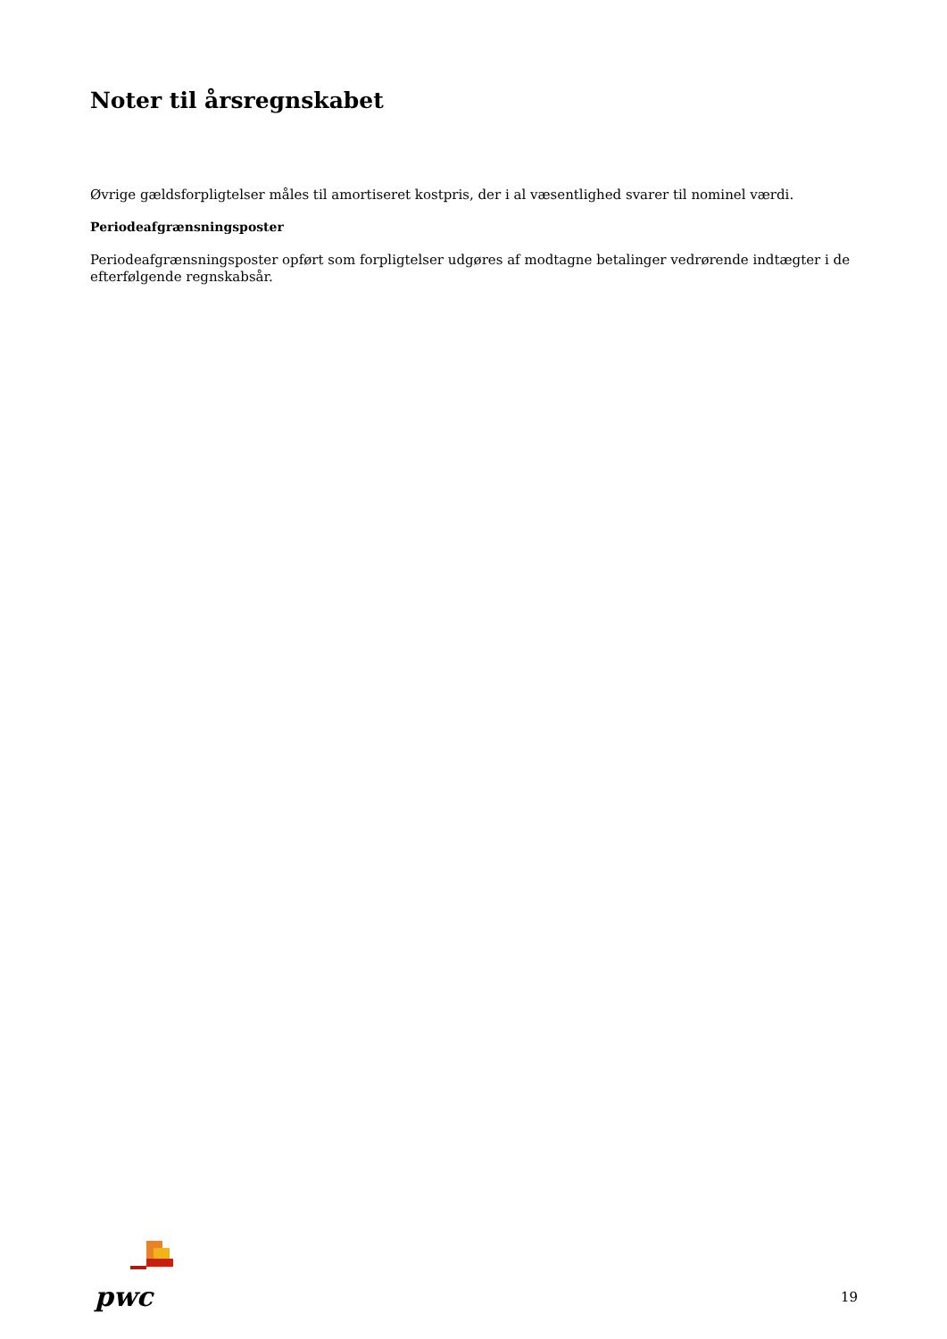Noter til årsregnskabet
Øvrige gældsforpligtelser måles til amortiseret kostpris, der i al væsentlighed svarer til nominel værdi.
Periodeafgrænsningsposter
Periodeafgrænsningsposter opført som forpligtelser udgøres af modtagne betalinger vedrørende indtægter i de efterfølgende regnskabsår.
pwc
19